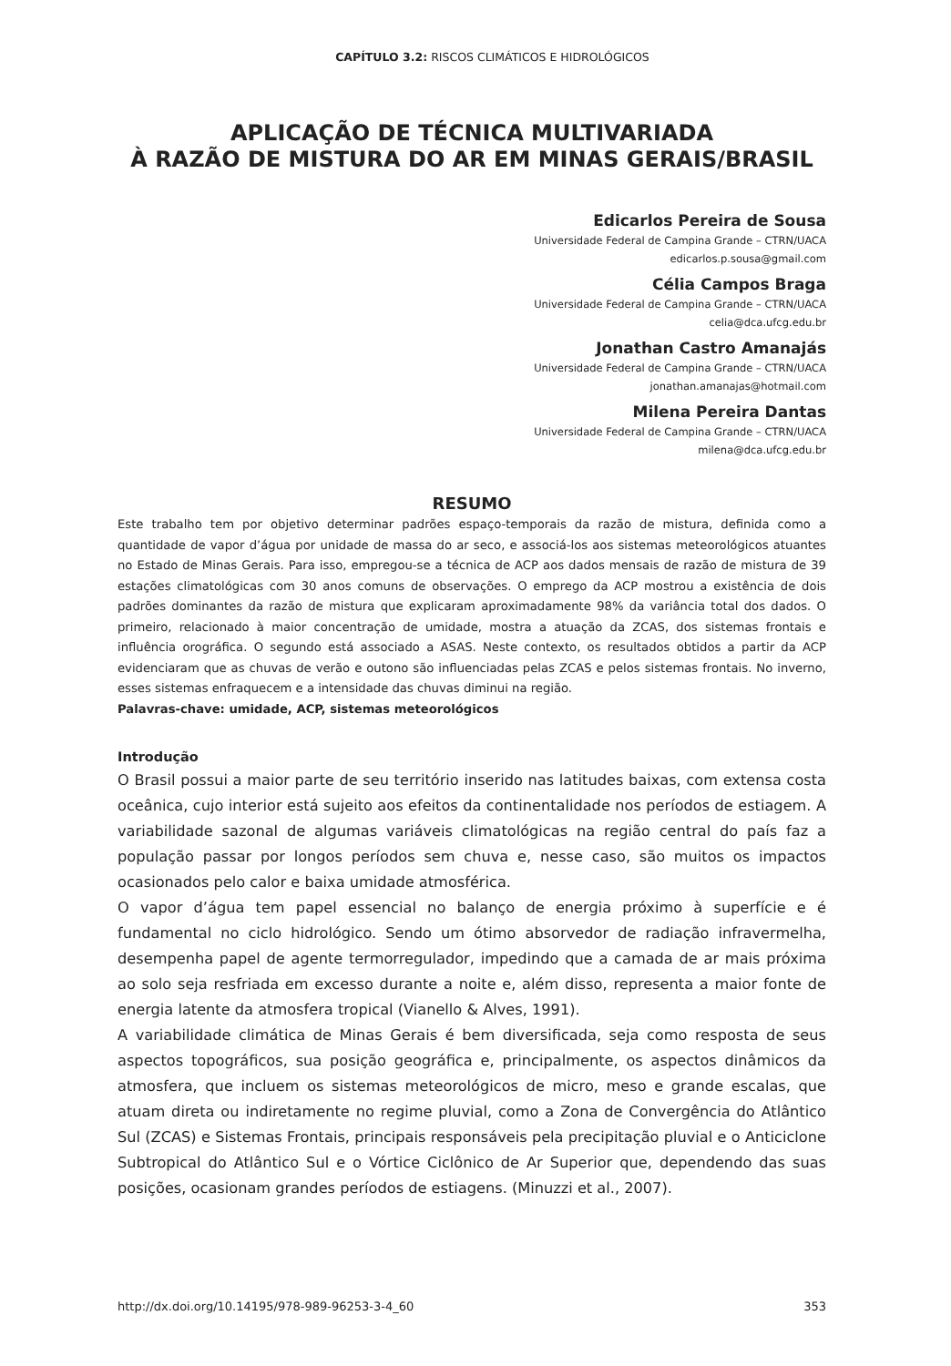CAPÍTULO 3.2: RISCOS CLIMÁTICOS E HIDROLÓGICOS
APLICAÇÃO DE TÉCNICA MULTIVARIADA
À RAZÃO DE MISTURA DO AR EM MINAS GERAIS/BRASIL
Edicarlos Pereira de Sousa
Universidade Federal de Campina Grande – CTRN/UACA
edicarlos.p.sousa@gmail.com
Célia Campos Braga
Universidade Federal de Campina Grande – CTRN/UACA
celia@dca.ufcg.edu.br
Jonathan Castro Amanajás
Universidade Federal de Campina Grande – CTRN/UACA
jonathan.amanajas@hotmail.com
Milena Pereira Dantas
Universidade Federal de Campina Grande – CTRN/UACA
milena@dca.ufcg.edu.br
RESUMO
Este trabalho tem por objetivo determinar padrões espaço-temporais da razão de mistura, definida como a quantidade de vapor d’água por unidade de massa do ar seco, e associá-los aos sistemas meteorológicos atuantes no Estado de Minas Gerais. Para isso, empregou-se a técnica de ACP aos dados mensais de razão de mistura de 39 estações climatológicas com 30 anos comuns de observações. O emprego da ACP mostrou a existência de dois padrões dominantes da razão de mistura que explicaram aproximadamente 98% da variância total dos dados. O primeiro, relacionado à maior concentração de umidade, mostra a atuação da ZCAS, dos sistemas frontais e influência orográfica. O segundo está associado a ASAS. Neste contexto, os resultados obtidos a partir da ACP evidenciaram que as chuvas de verão e outono são influenciadas pelas ZCAS e pelos sistemas frontais. No inverno, esses sistemas enfraquecem e a intensidade das chuvas diminui na região.
Palavras-chave: umidade, ACP, sistemas meteorológicos
Introdução
O Brasil possui a maior parte de seu território inserido nas latitudes baixas, com extensa costa oceânica, cujo interior está sujeito aos efeitos da continentalidade nos períodos de estiagem. A variabilidade sazonal de algumas variáveis climatológicas na região central do país faz a população passar por longos períodos sem chuva e, nesse caso, são muitos os impactos ocasionados pelo calor e baixa umidade atmosférica.
O vapor d’água tem papel essencial no balanço de energia próximo à superfície e é fundamental no ciclo hidrológico. Sendo um ótimo absorvedor de radiação infravermelha, desempenha papel de agente termorregulador, impedindo que a camada de ar mais próxima ao solo seja resfriada em excesso durante a noite e, além disso, representa a maior fonte de energia latente da atmosfera tropical (Vianello & Alves, 1991).
A variabilidade climática de Minas Gerais é bem diversificada, seja como resposta de seus aspectos topográficos, sua posição geográfica e, principalmente, os aspectos dinâmicos da atmosfera, que incluem os sistemas meteorológicos de micro, meso e grande escalas, que atuam direta ou indiretamente no regime pluvial, como a Zona de Convergência do Atlântico Sul (ZCAS) e Sistemas Frontais, principais responsáveis pela precipitação pluvial e o Anticiclone Subtropical do Atlântico Sul e o Vórtice Ciclônico de Ar Superior que, dependendo das suas posições, ocasionam grandes períodos de estiagens. (Minuzzi et al., 2007).
http://dx.doi.org/10.14195/978-989-96253-3-4_60 353